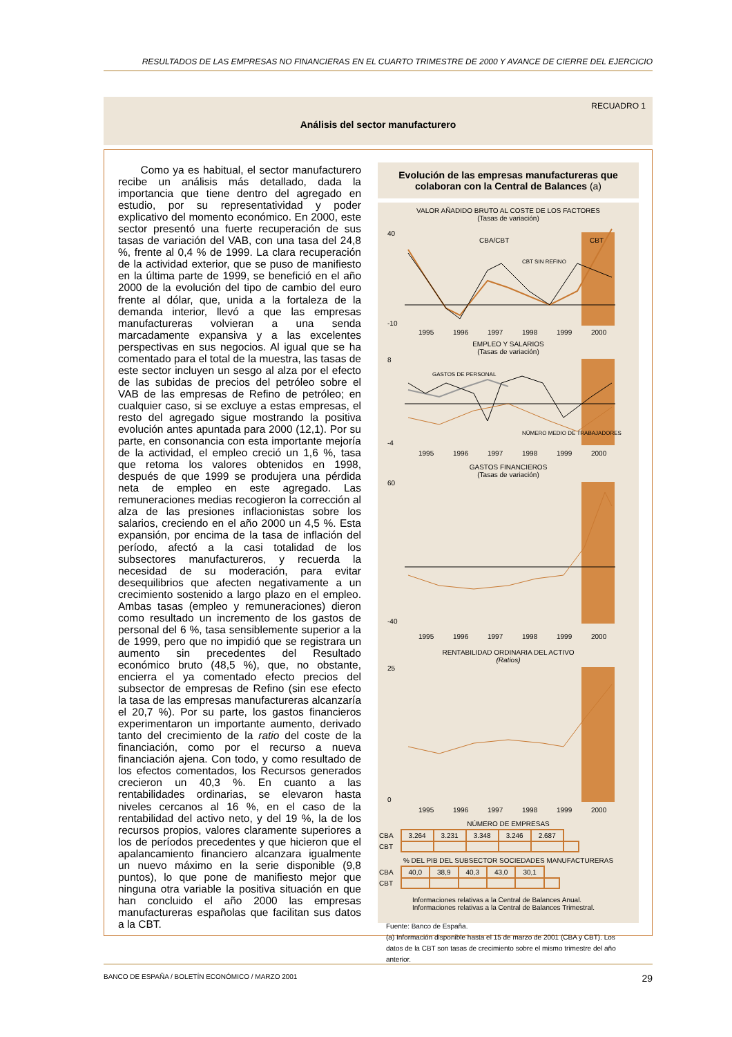RESULTADOS DE LAS EMPRESAS NO FINANCIERAS EN EL CUARTO TRIMESTRE DE 2000 Y AVANCE DE CIERRE DEL EJERCICIO
RECUADRO 1
Análisis del sector manufacturero
Como ya es habitual, el sector manufacturero recibe un análisis más detallado, dada la importancia que tiene dentro del agregado en estudio, por su representatividad y poder explicativo del momento económico. En 2000, este sector presentó una fuerte recuperación de sus tasas de variación del VAB, con una tasa del 24,8 %, frente al 0,4 % de 1999. La clara recuperación de la actividad exterior, que se puso de manifiesto en la última parte de 1999, se benefició en el año 2000 de la evolución del tipo de cambio del euro frente al dólar, que, unida a la fortaleza de la demanda interior, llevó a que las empresas manufactureras volvieran a una senda marcadamente expansiva y a las excelentes perspectivas en sus negocios. Al igual que se ha comentado para el total de la muestra, las tasas de este sector incluyen un sesgo al alza por el efecto de las subidas de precios del petróleo sobre el VAB de las empresas de Refino de petróleo; en cualquier caso, si se excluye a estas empresas, el resto del agregado sigue mostrando la positiva evolución antes apuntada para 2000 (12,1). Por su parte, en consonancia con esta importante mejoría de la actividad, el empleo creció un 1,6 %, tasa que retoma los valores obtenidos en 1998, después de que 1999 se produjera una pérdida neta de empleo en este agregado. Las remuneraciones medias recogieron la corrección al alza de las presiones inflacionistas sobre los salarios, creciendo en el año 2000 un 4,5 %. Esta expansión, por encima de la tasa de inflación del período, afectó a la casi totalidad de los subsectores manufactureros, y recuerda la necesidad de su moderación, para evitar desequilibrios que afecten negativamente a un crecimiento sostenido a largo plazo en el empleo. Ambas tasas (empleo y remuneraciones) dieron como resultado un incremento de los gastos de personal del 6 %, tasa sensiblemente superior a la de 1999, pero que no impidió que se registrara un aumento sin precedentes del Resultado económico bruto (48,5 %), que, no obstante, encierra el ya comentado efecto precios del subsector de empresas de Refino (sin ese efecto la tasa de las empresas manufactureras alcanzaría el 20,7 %). Por su parte, los gastos financieros experimentaron un importante aumento, derivado tanto del crecimiento de la ratio del coste de la financiación, como por el recurso a nueva financiación ajena. Con todo, y como resultado de los efectos comentados, los Recursos generados crecieron un 40,3 %. En cuanto a las rentabilidades ordinarias, se elevaron hasta niveles cercanos al 16 %, en el caso de la rentabilidad del activo neto, y del 19 %, la de los recursos propios, valores claramente superiores a los de períodos precedentes y que hicieron que el apalancamiento financiero alcanzara igualmente un nuevo máximo en la serie disponible (9,8 puntos), lo que pone de manifiesto mejor que ninguna otra variable la positiva situación en que han concluido el año 2000 las empresas manufactureras españolas que facilitan sus datos a la CBT.
Evolución de las empresas manufactureras que colaboran con la Central de Balances (a)
VALOR AÑADIDO BRUTO AL COSTE DE LOS FACTORES
(Tasas de variación)
40
-10
CBA/CBT
CBT
CBT SIN REFINO
1995
1996
1997
1998
1999
2000
EMPLEO Y SALARIOS
(Tasas de variación)
8
-4
GASTOS DE PERSONAL
NÚMERO MEDIO DE TRABAJADORES
1995
1996
1997
1998
1999
2000
GASTOS FINANCIEROS
(Tasas de variación)
60
-40
1995
1996
1997
1998
1999
2000
RENTABILIDAD ORDINARIA DEL ACTIVO
(Ratios)
25
0
1995
1996
1997
1998
1999
2000
NÚMERO DE EMPRESAS
| CBA | 3.264 | 3.231 | 3.348 | 3.246 | 2.687 | |
| CBT | | | | | | |
% DEL PIB DEL SUBSECTOR SOCIEDADES MANUFACTURERAS
| CBA | 40,0 | 38,9 | 40,3 | 43,0 | 30,1 | |
| CBT | | | | | | |
Informaciones relativas a la Central de Balances Anual.
Informaciones relativas a la Central de Balances Trimestral.
Fuente: Banco de España.
(a) Información disponible hasta el 15 de marzo de 2001 (CBA y CBT). Los datos de la CBT son tasas de crecimiento sobre el mismo trimestre del año anterior.
BANCO DE ESPAÑA / BOLETÍN ECONÓMICO / MARZO 2001 29